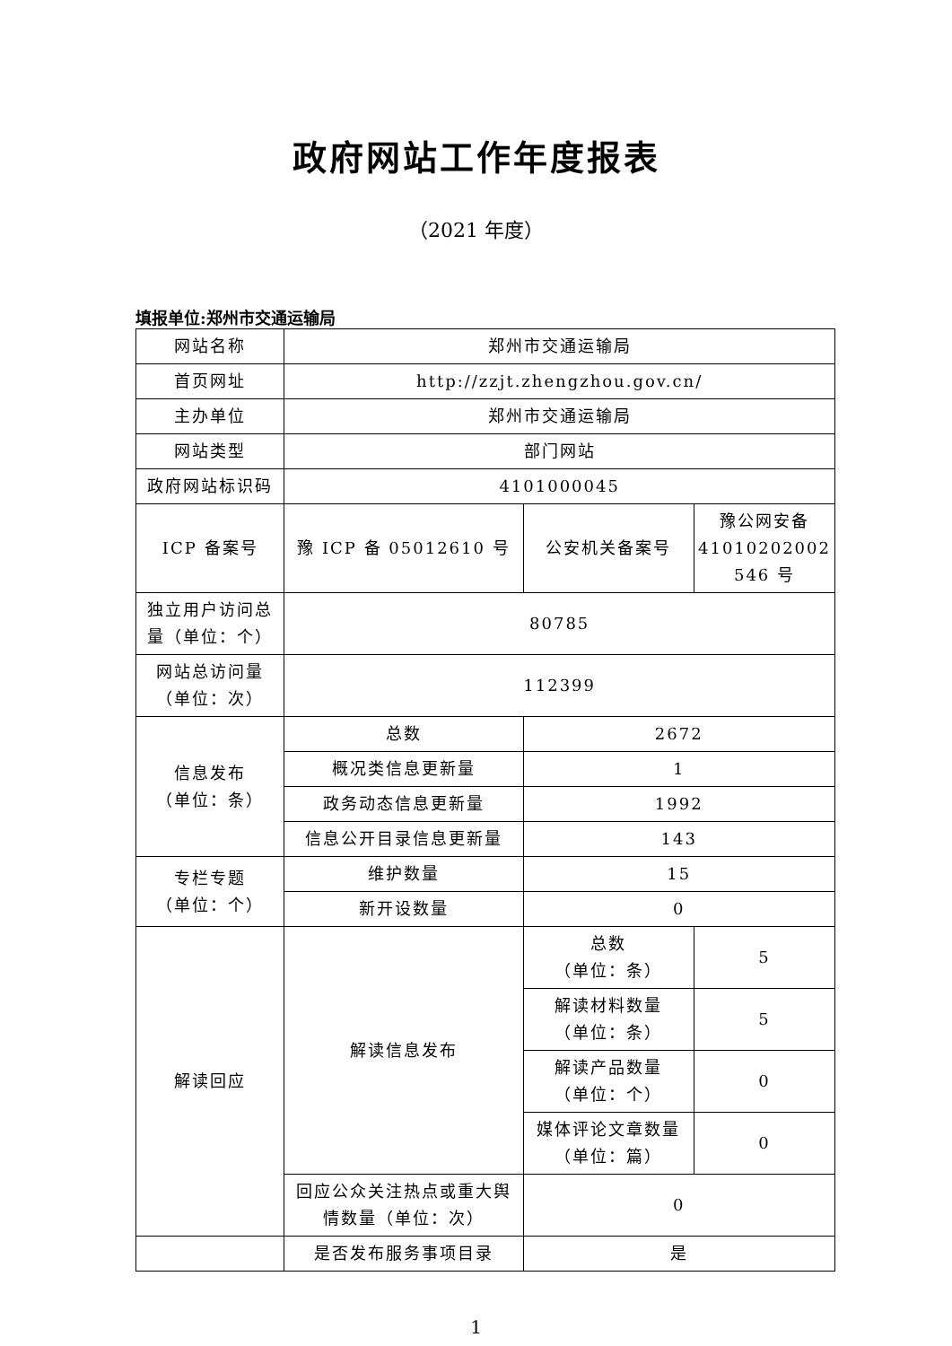政府网站工作年度报表
（2021 年度）
填报单位:郑州市交通运输局
| 网站名称 | 郑州市交通运输局 | | |
| 首页网址 | http://zzjt.zhengzhou.gov.cn/ | | |
| 主办单位 | 郑州市交通运输局 | | |
| 网站类型 | 部门网站 | | |
| 政府网站标识码 | 4101000045 | | |
| ICP 备案号 | 豫 ICP 备 05012610 号 | 公安机关备案号 | 豫公网安备 41010202002 546 号 |
| 独立用户访问总量（单位：个） | 80785 | | |
| 网站总访问量（单位：次） | 112399 | | |
| 信息发布 （单位：条） | 总数 | 2672 | |
| | 概况类信息更新量 | 1 | |
| | 政务动态信息更新量 | 1992 | |
| | 信息公开目录信息更新量 | 143 | |
| 专栏专题 （单位：个） | 维护数量 | 15 | |
| | 新开设数量 | 0 | |
| 解读回应 | 解读信息发布 | 总数 （单位：条） | 5 |
| | | 解读材料数量 （单位：条） | 5 |
| | | 解读产品数量 （单位：个） | 0 |
| | | 媒体评论文章数量 （单位：篇） | 0 |
| | 回应公众关注热点或重大舆情数量（单位：次） | 0 | |
| | 是否发布服务事项目录 | 是 | |
1